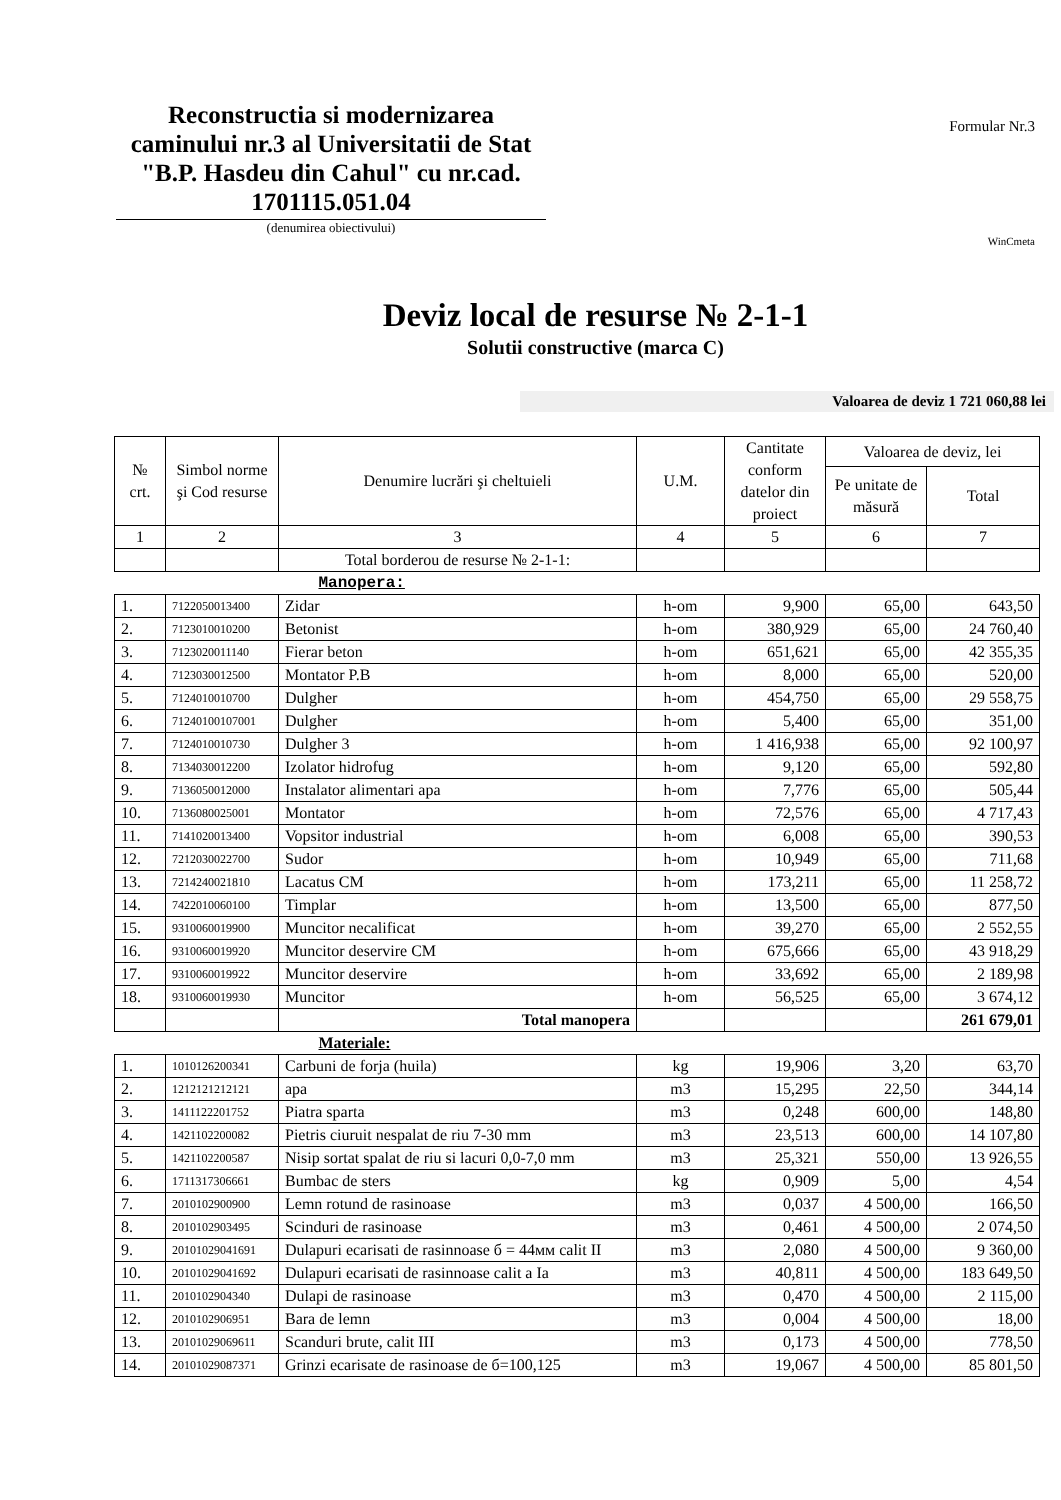Reconstructia si modernizarea caminului nr.3 al Universitatii de Stat "B.P. Hasdeu din Cahul" cu nr.cad. 1701115.051.04
(denumirea obiectivului)
Formular Nr.3
WinCmeta
Deviz local de resurse № 2-1-1
Solutii constructive (marca C)
Valoarea de deviz 1 721 060,88 lei
| № crt. | Simbol norme şi Cod resurse | Denumire lucrări şi cheltuieli | U.M. | Cantitate conform datelor din proiect | Valoarea de deviz, lei | |
| --- | --- | --- | --- | --- | --- | --- |
| | | | | | Pe unitate de măsură | Total |
| 1 | 2 | 3 | 4 | 5 | 6 | 7 |
| | | Total borderou de resurse № 2-1-1: | | | | |
| | | Manopera: | | | | |
| 1. | 7122050013400 | Zidar | h-om | 9,900 | 65,00 | 643,50 |
| 2. | 7123010010200 | Betonist | h-om | 380,929 | 65,00 | 24 760,40 |
| 3. | 7123020011140 | Fierar beton | h-om | 651,621 | 65,00 | 42 355,35 |
| 4. | 7123030012500 | Montator P.B | h-om | 8,000 | 65,00 | 520,00 |
| 5. | 7124010010700 | Dulgher | h-om | 454,750 | 65,00 | 29 558,75 |
| 6. | 71240100107001 | Dulgher | h-om | 5,400 | 65,00 | 351,00 |
| 7. | 7124010010730 | Dulgher 3 | h-om | 1 416,938 | 65,00 | 92 100,97 |
| 8. | 7134030012200 | Izolator hidrofug | h-om | 9,120 | 65,00 | 592,80 |
| 9. | 7136050012000 | Instalator alimentari apa | h-om | 7,776 | 65,00 | 505,44 |
| 10. | 7136080025001 | Montator | h-om | 72,576 | 65,00 | 4 717,43 |
| 11. | 7141020013400 | Vopsitor industrial | h-om | 6,008 | 65,00 | 390,53 |
| 12. | 7212030022700 | Sudor | h-om | 10,949 | 65,00 | 711,68 |
| 13. | 7214240021810 | Lacatus CM | h-om | 173,211 | 65,00 | 11 258,72 |
| 14. | 7422010060100 | Timplar | h-om | 13,500 | 65,00 | 877,50 |
| 15. | 9310060019900 | Muncitor necalificat | h-om | 39,270 | 65,00 | 2 552,55 |
| 16. | 9310060019920 | Muncitor deservire CM | h-om | 675,666 | 65,00 | 43 918,29 |
| 17. | 9310060019922 | Muncitor deservire | h-om | 33,692 | 65,00 | 2 189,98 |
| 18. | 9310060019930 | Muncitor | h-om | 56,525 | 65,00 | 3 674,12 |
| | | Total manopera | | | | 261 679,01 |
| | | Materiale: | | | | |
| 1. | 1010126200341 | Carbuni de forja (huila) | kg | 19,906 | 3,20 | 63,70 |
| 2. | 1212121212121 | apa | m3 | 15,295 | 22,50 | 344,14 |
| 3. | 1411122201752 | Piatra sparta | m3 | 0,248 | 600,00 | 148,80 |
| 4. | 1421102200082 | Pietris ciuruit nespalat de riu 7-30 mm | m3 | 23,513 | 600,00 | 14 107,80 |
| 5. | 1421102200587 | Nisip sortat spalat de riu si lacuri 0,0-7,0 mm | m3 | 25,321 | 550,00 | 13 926,55 |
| 6. | 1711317306661 | Bumbac de sters | kg | 0,909 | 5,00 | 4,54 |
| 7. | 2010102900900 | Lemn rotund de rasinoase | m3 | 0,037 | 4 500,00 | 166,50 |
| 8. | 2010102903495 | Scinduri de rasinoase | m3 | 0,461 | 4 500,00 | 2 074,50 |
| 9. | 20101029041691 | Dulapuri ecarisati de rasinnoase б = 44мм calit II | m3 | 2,080 | 4 500,00 | 9 360,00 |
| 10. | 20101029041692 | Dulapuri ecarisati de rasinnoase calit a Ia | m3 | 40,811 | 4 500,00 | 183 649,50 |
| 11. | 2010102904340 | Dulapi de rasinoase | m3 | 0,470 | 4 500,00 | 2 115,00 |
| 12. | 2010102906951 | Bara de lemn | m3 | 0,004 | 4 500,00 | 18,00 |
| 13. | 20101029069611 | Scanduri brute, calit III | m3 | 0,173 | 4 500,00 | 778,50 |
| 14. | 20101029087371 | Grinzi ecarisate de rasinoase de б=100,125 | m3 | 19,067 | 4 500,00 | 85 801,50 |